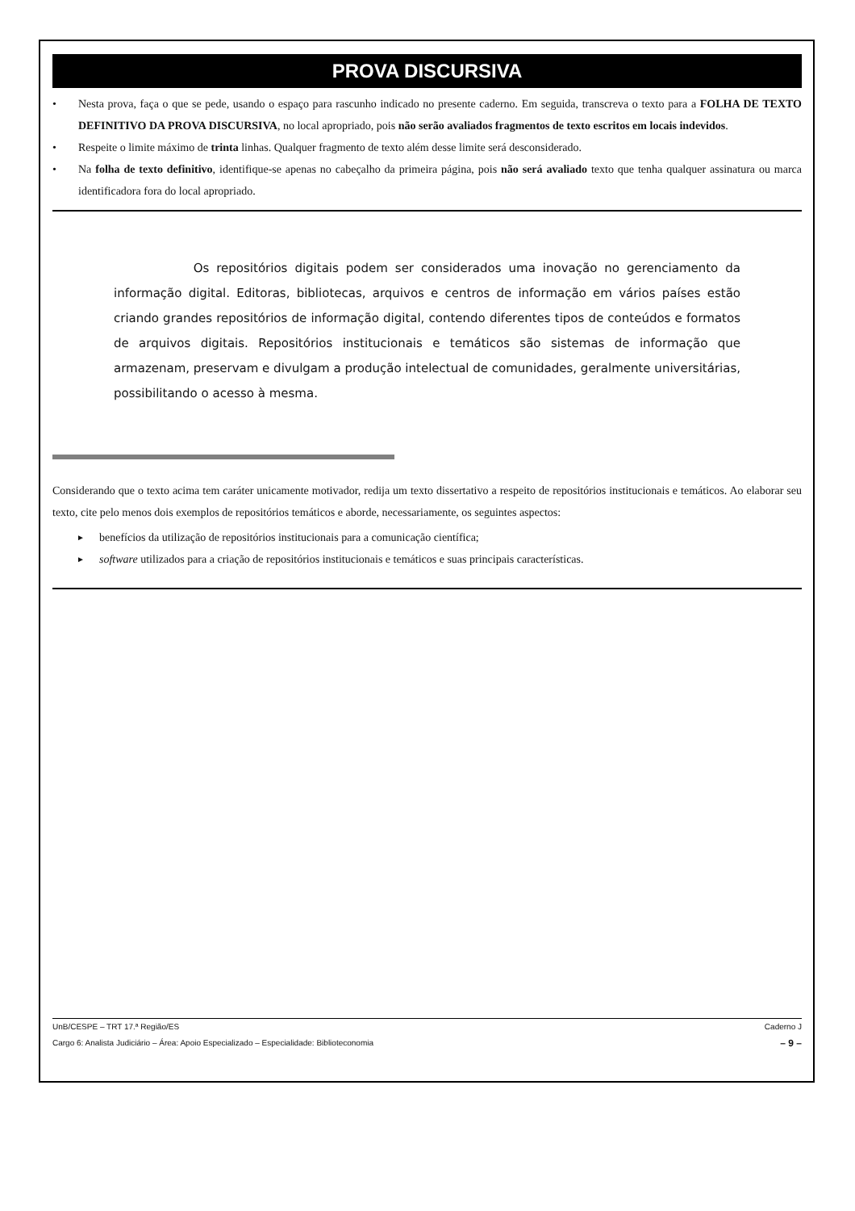PROVA DISCURSIVA
• Nesta prova, faça o que se pede, usando o espaço para rascunho indicado no presente caderno. Em seguida, transcreva o texto para a FOLHA DE TEXTO DEFINITIVO DA PROVA DISCURSIVA, no local apropriado, pois não serão avaliados fragmentos de texto escritos em locais indevidos.
• Respeite o limite máximo de trinta linhas. Qualquer fragmento de texto além desse limite será desconsiderado.
• Na folha de texto definitivo, identifique-se apenas no cabeçalho da primeira página, pois não será avaliado texto que tenha qualquer assinatura ou marca identificadora fora do local apropriado.
Os repositórios digitais podem ser considerados uma inovação no gerenciamento da informação digital. Editoras, bibliotecas, arquivos e centros de informação em vários países estão criando grandes repositórios de informação digital, contendo diferentes tipos de conteúdos e formatos de arquivos digitais. Repositórios institucionais e temáticos são sistemas de informação que armazenam, preservam e divulgam a produção intelectual de comunidades, geralmente universitárias, possibilitando o acesso à mesma.
Considerando que o texto acima tem caráter unicamente motivador, redija um texto dissertativo a respeito de repositórios institucionais e temáticos. Ao elaborar seu texto, cite pelo menos dois exemplos de repositórios temáticos e aborde, necessariamente, os seguintes aspectos:
► benefícios da utilização de repositórios institucionais para a comunicação científica;
► software utilizados para a criação de repositórios institucionais e temáticos e suas principais características.
UnB/CESPE – TRT 17.ª Região/ES Caderno J
Cargo 6: Analista Judiciário – Área: Apoio Especializado – Especialidade: Biblioteconomia – 9 –